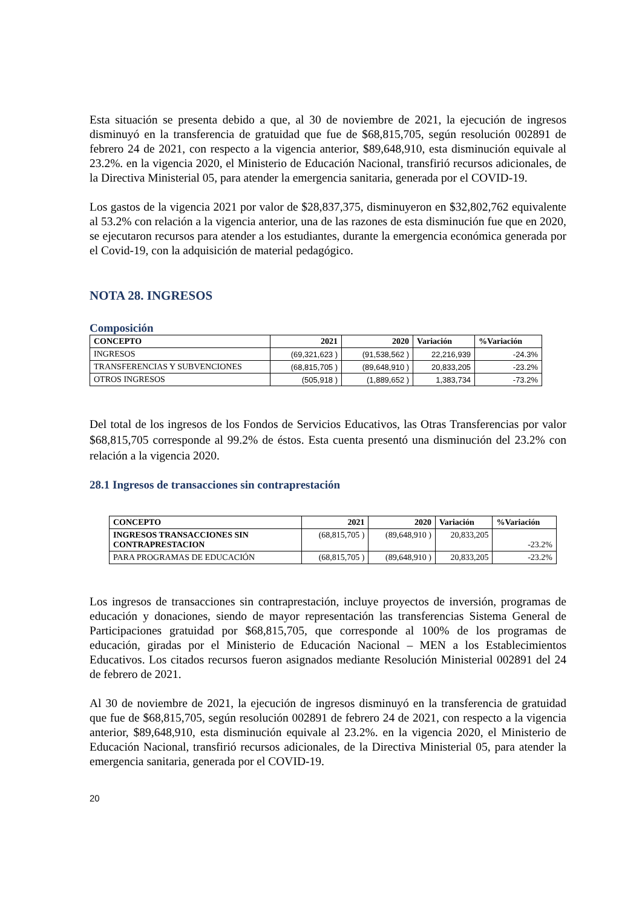Esta situación se presenta debido a que, al 30 de noviembre de 2021, la ejecución de ingresos disminuyó en la transferencia de gratuidad que fue de $68,815,705, según resolución 002891 de febrero 24 de 2021, con respecto a la vigencia anterior, $89,648,910, esta disminución equivale al 23.2%. en la vigencia 2020, el Ministerio de Educación Nacional, transfirió recursos adicionales, de la Directiva Ministerial 05, para atender la emergencia sanitaria, generada por el COVID-19.
Los gastos de la vigencia 2021 por valor de $28,837,375, disminuyeron en $32,802,762 equivalente al 53.2% con relación a la vigencia anterior, una de las razones de esta disminución fue que en 2020, se ejecutaron recursos para atender a los estudiantes, durante la emergencia económica generada por el Covid-19, con la adquisición de material pedagógico.
NOTA 28. INGRESOS
Composición
| CONCEPTO | 2021 | 2020 | Variación | %Variación |
| --- | --- | --- | --- | --- |
| INGRESOS | (69,321,623 ) | (91,538,562 ) | 22,216,939 | -24.3% |
| TRANSFERENCIAS Y SUBVENCIONES | (68,815,705 ) | (89,648,910 ) | 20,833,205 | -23.2% |
| OTROS INGRESOS | (505,918 ) | (1,889,652 ) | 1,383,734 | -73.2% |
Del total de los ingresos de los Fondos de Servicios Educativos, las Otras Transferencias por valor $68,815,705 corresponde al 99.2% de éstos. Esta cuenta presentó una disminución del 23.2% con relación a la vigencia 2020.
28.1 Ingresos de transacciones sin contraprestación
| CONCEPTO | 2021 | 2020 | Variación | %Variación |
| --- | --- | --- | --- | --- |
| INGRESOS TRANSACCIONES SIN CONTRAPRESTACION | (68,815,705 ) | (89,648,910 ) | 20,833,205 | -23.2% |
| PARA PROGRAMAS DE EDUCACIÓN | (68,815,705 ) | (89,648,910 ) | 20,833,205 | -23.2% |
Los ingresos de transacciones sin contraprestación, incluye proyectos de inversión, programas de educación y donaciones, siendo de mayor representación las transferencias Sistema General de Participaciones gratuidad por $68,815,705, que corresponde al 100% de los programas de educación, giradas por el Ministerio de Educación Nacional – MEN a los Establecimientos Educativos. Los citados recursos fueron asignados mediante Resolución Ministerial 002891 del 24 de febrero de 2021.
Al 30 de noviembre de 2021, la ejecución de ingresos disminuyó en la transferencia de gratuidad que fue de $68,815,705, según resolución 002891 de febrero 24 de 2021, con respecto a la vigencia anterior, $89,648,910, esta disminución equivale al 23.2%. en la vigencia 2020, el Ministerio de Educación Nacional, transfirió recursos adicionales, de la Directiva Ministerial 05, para atender la emergencia sanitaria, generada por el COVID-19.
20